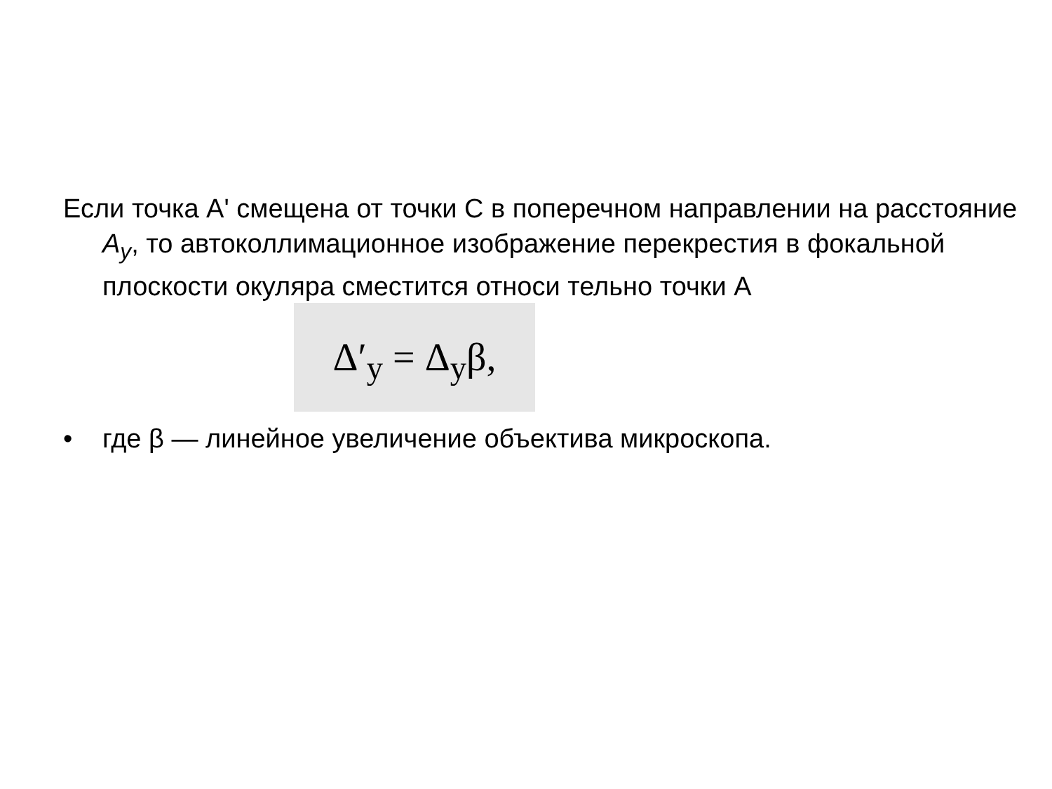Если точка А' смещена от точки С в поперечном направлении на расстояние A<sub>y</sub>, то автоколлимационное изображение перекрестия в фокальной плоскости окуляра сместится относи тельно точки А
Δ′<sub>y</sub> = Δ<sub>y</sub>β,
• где β — линейное увеличение объектива микроскопа.